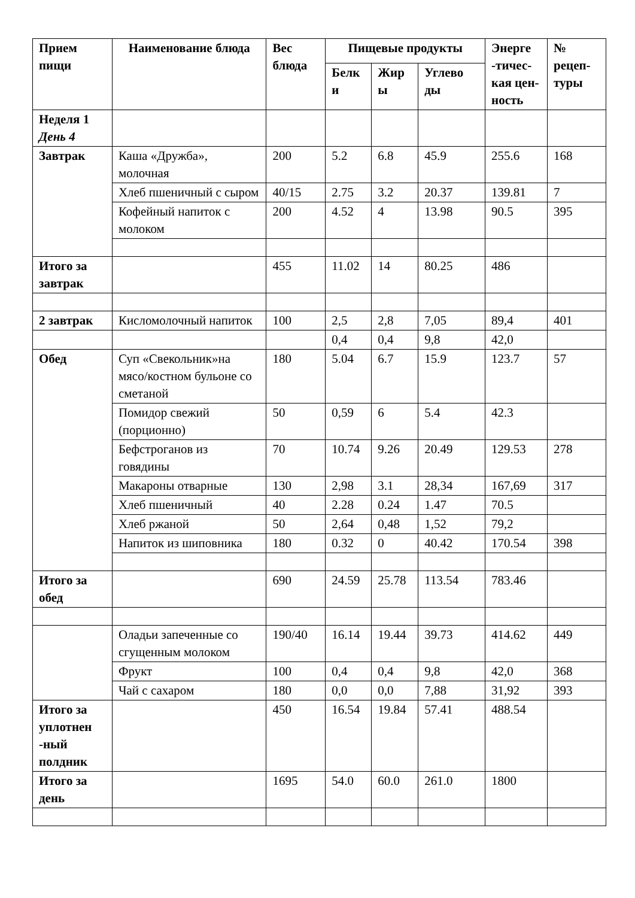| Прием пищи | Наименование блюда | Вес блюда | Пищевые продукты | | | Энерге -тичес-кая цен-ность | № рецеп-туры |
| --- | --- | --- | --- | --- | --- | --- | --- |
| | | | Белк и | Жир ы | Углево ды | | |
| Неделя 1 День 4 | | | | | | | |
| Завтрак | Каша «Дружба», молочная | 200 | 5.2 | 6.8 | 45.9 | 255.6 | 168 |
| | Хлеб пшеничный с сыром | 40/15 | 2.75 | 3.2 | 20.37 | 139.81 | 7 |
| | Кофейный напиток с молоком | 200 | 4.52 | 4 | 13.98 | 90.5 | 395 |
| Итого за завтрак | | 455 | 11.02 | 14 | 80.25 | 486 | |
| 2 завтрак | Кисломолочный напиток | 100 | 2,5 | 2,8 | 7,05 | 89,4 | 401 |
| | | | 0,4 | 0,4 | 9,8 | 42,0 | |
| Обед | Суп «Свекольник»на мясо/костном бульоне со сметаной | 180 | 5.04 | 6.7 | 15.9 | 123.7 | 57 |
| | Помидор свежий (порционно) | 50 | 0,59 | 6 | 5.4 | 42.3 | |
| | Бефстроганов из говядины | 70 | 10.74 | 9.26 | 20.49 | 129.53 | 278 |
| | Макароны отварные | 130 | 2,98 | 3.1 | 28,34 | 167,69 | 317 |
| | Хлеб пшеничный | 40 | 2.28 | 0.24 | 1.47 | 70.5 | |
| | Хлеб ржаной | 50 | 2,64 | 0,48 | 1,52 | 79,2 | |
| | Напиток из шиповника | 180 | 0.32 | 0 | 40.42 | 170.54 | 398 |
| Итого за обед | | 690 | 24.59 | 25.78 | 113.54 | 783.46 | |
| | Оладьи запеченные со сгущенным молоком | 190/40 | 16.14 | 19.44 | 39.73 | 414.62 | 449 |
| | Фрукт | 100 | 0,4 | 0,4 | 9,8 | 42,0 | 368 |
| | Чай с сахаром | 180 | 0,0 | 0,0 | 7,88 | 31,92 | 393 |
| Итого за уплотнен -ный полдник | | 450 | 16.54 | 19.84 | 57.41 | 488.54 | |
| Итого за день | | 1695 | 54.0 | 60.0 | 261.0 | 1800 | |